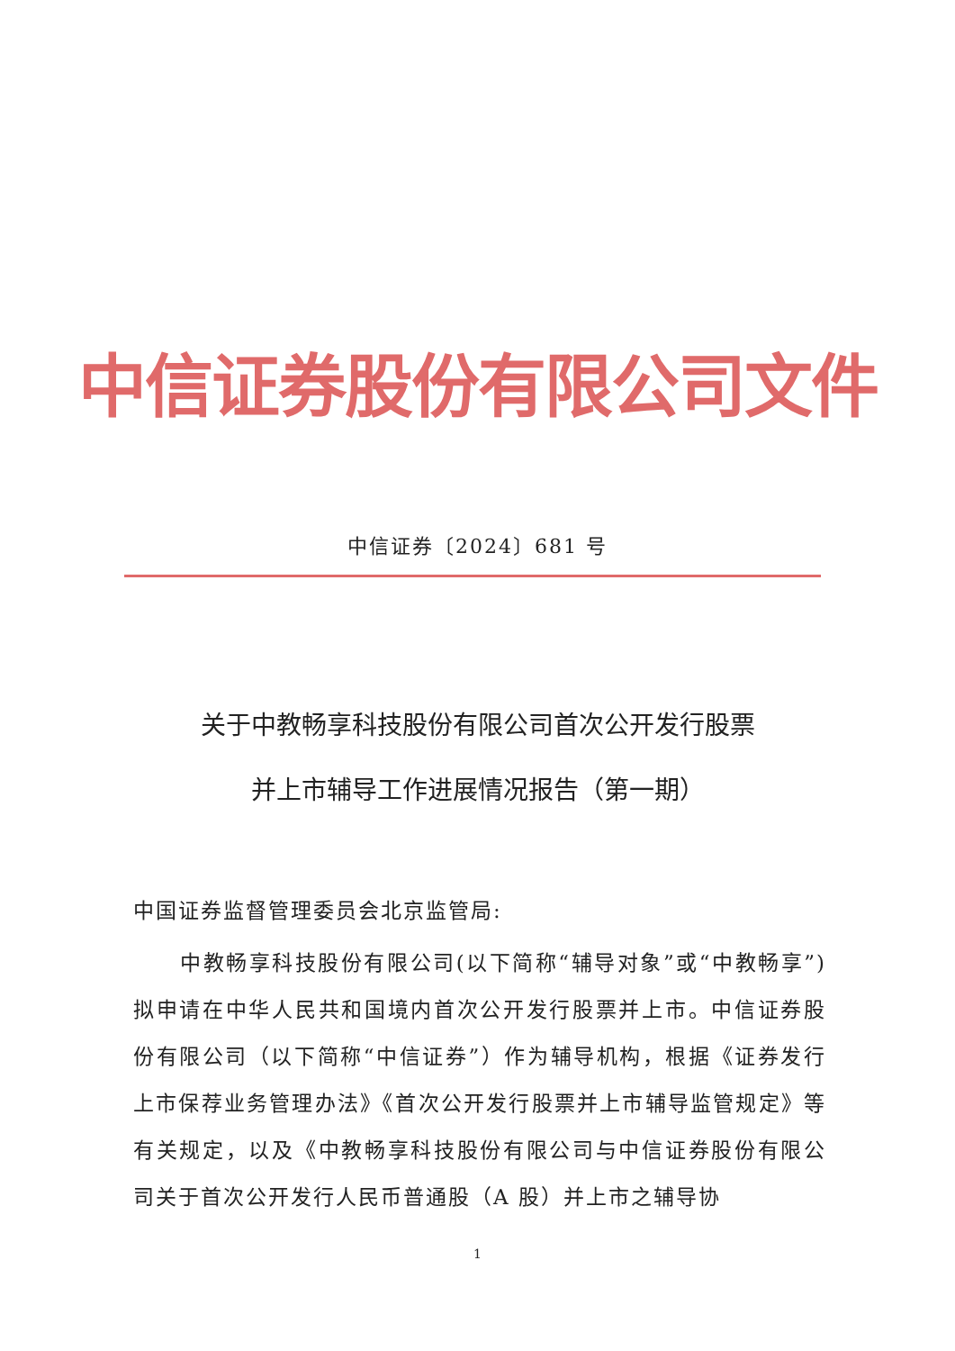中信证券股份有限公司文件
中信证券〔2024〕681 号
关于中教畅享科技股份有限公司首次公开发行股票
并上市辅导工作进展情况报告（第一期）
中国证券监督管理委员会北京监管局:
中教畅享科技股份有限公司(以下简称“辅导对象”或“中教畅享”)拟申请在中华人民共和国境内首次公开发行股票并上市。中信证券股份有限公司（以下简称“中信证券”）作为辅导机构，根据《证券发行上市保荐业务管理办法》《首次公开发行股票并上市辅导监管规定》等有关规定，以及《中教畅享科技股份有限公司与中信证券股份有限公司关于首次公开发行人民币普通股（A 股）并上市之辅导协
1